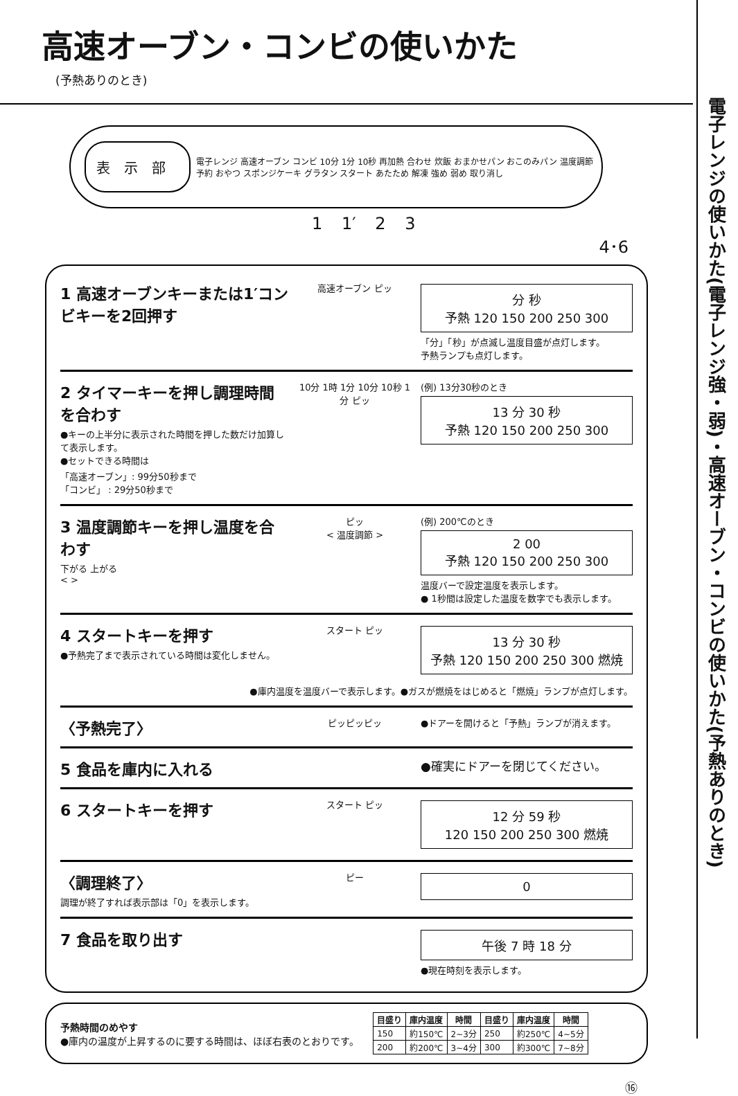高速オーブン・コンビの使いかた
(予熱ありのとき)
表示部
電子レンジ 高速オーブン コンビ 10分 1分 10秒 再加熱 合わせ 炊飯 おまかせパン おこのみパン 温度調節 予約 おやつ スポンジケーキ グラタン スタート あたため 解凍 強め 弱め 取り消し
1 1′ 2 3 4･6
1 高速オーブンキーまたは1′コンビキーを2回押す
高速オーブン ピッ
分 秒
予熱 120 150 200 250 300
「分」「秒」が点滅し温度目盛が点灯します。
予熱ランプも点灯します。
2 タイマーキーを押し調理時間を合わす
●キーの上半分に表示された時間を押した数だけ加算して表示します。
●セットできる時間は
「高速オーブン」: 99分50秒まで
「コンビ」 : 29分50秒まで
10分 1時 1分 10分 10秒 1分 ピッ
(例) 13分30秒のとき
13 分 30 秒
予熱 120 150 200 250 300
3 温度調節キーを押し温度を合わす
下がる 上がる
< >
ピッ
< 温度調節 >
(例) 200℃のとき
2 00
予熱 120 150 200 250 300
温度バーで設定温度を表示します。
● 1秒間は設定した温度を数字でも表示します。
4 スタートキーを押す
●予熱完了まで表示されている時間は変化しません。
スタート ピッ
13 分 30 秒
予熱 120 150 200 250 300 燃焼
●庫内温度を温度バーで表示します。●ガスが燃焼をはじめると「燃焼」ランプが点灯します。
〈予熱完了〉
ピッピッピッ ●ドアーを開けると「予熱」ランプが消えます。
5 食品を庫内に入れる
●確実にドアーを閉じてください。
6 スタートキーを押す
スタート ピッ
12 分 59 秒
120 150 200 250 300 燃焼
〈調理終了〉
調理が終了すれば表示部は「0」を表示します。
ピー
0
7 食品を取り出す
午後 7 時 18 分
●現在時刻を表示します。
予熱時間のめやす
●庫内の温度が上昇するのに要する時間は、ほぼ右表のとおりです。
| 目盛り | 庫内温度 | 時間 | 目盛り | 庫内温度 | 時間 |
| --- | --- | --- | --- | --- | --- |
| 150 | 約150℃ | 2~3分 | 250 | 約250℃ | 4~5分 |
| 200 | 約200℃ | 3~4分 | 300 | 約300℃ | 7~8分 |
⑯
電子レンジの使いかた(電子レンジ強・弱)・高速オーブン・コンビの使いかた(予熱ありのとき)